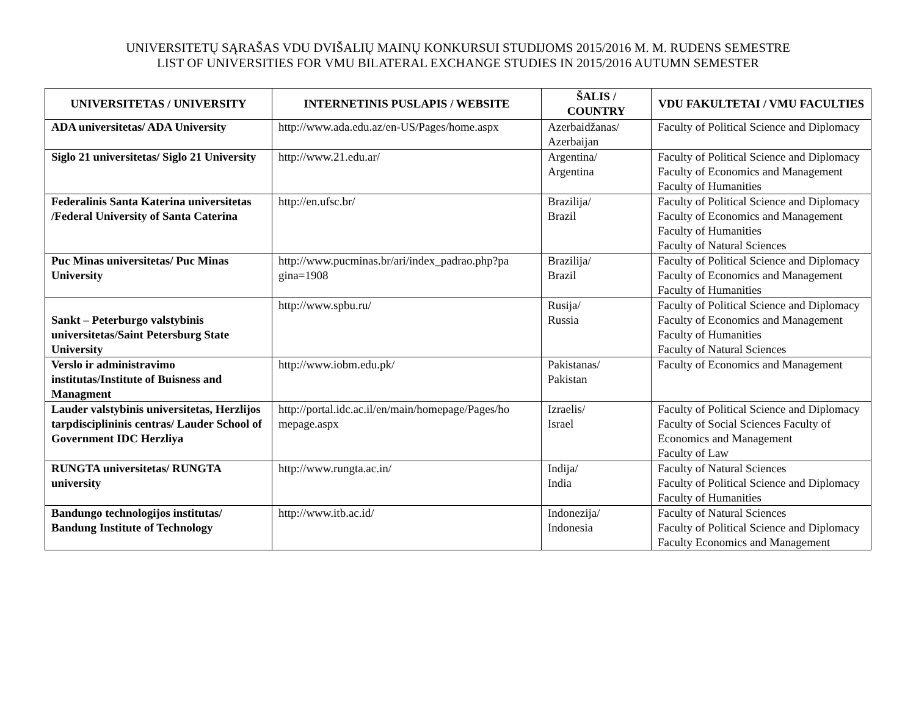UNIVERSITETŲ SĄRAŠAS VDU DVIŠALIŲ MAINŲ KONKURSUI STUDIJOMS 2015/2016 M. M. RUDENS SEMESTRE
LIST OF UNIVERSITIES FOR VMU BILATERAL EXCHANGE STUDIES IN 2015/2016 AUTUMN SEMESTER
| UNIVERSITETAS / UNIVERSITY | INTERNETINIS PUSLAPIS / WEBSITE | ŠALIS / COUNTRY | VDU FAKULTETAI / VMU FACULTIES |
| --- | --- | --- | --- |
| ADA universitetas/ ADA University | http://www.ada.edu.az/en-US/Pages/home.aspx | Azerbaidžanas/ Azerbaijan | Faculty of Political Science and Diplomacy |
| Siglo 21 universitetas/ Siglo 21 University | http://www.21.edu.ar/ | Argentina/ Argentina | Faculty of Political Science and Diplomacy Faculty of Economics and Management Faculty of Humanities |
| Federalinis Santa Katerina universitetas /Federal University of Santa Caterina | http://en.ufsc.br/ | Brazilija/ Brazil | Faculty of Political Science and Diplomacy Faculty of Economics and Management Faculty of Humanities Faculty of Natural Sciences |
| Puc Minas universitetas/ Puc Minas University | http://www.pucminas.br/ari/index_padrao.php?pa gina=1908 | Brazilija/ Brazil | Faculty of Political Science and Diplomacy Faculty of Economics and Management Faculty of Humanities |
| Sankt – Peterburgo valstybinis universitetas/Saint Petersburg State University | http://www.spbu.ru/ | Rusija/ Russia | Faculty of Political Science and Diplomacy Faculty of Economics and Management Faculty of Humanities Faculty of Natural Sciences |
| Verslo ir administravimo institutas/Institute of Buisness and Managment | http://www.iobm.edu.pk/ | Pakistanas/ Pakistan | Faculty of Economics and Management |
| Lauder valstybinis universitetas, Herzlijos tarpdisciplininis centras/ Lauder School of Government IDC Herzliya | http://portal.idc.ac.il/en/main/homepage/Pages/ho mepage.aspx | Izraelis/ Israel | Faculty of Political Science and Diplomacy Faculty of Social Sciences Faculty of Economics and Management Faculty of Law |
| RUNGTA universitetas/ RUNGTA university | http://www.rungta.ac.in/ | Indija/ India | Faculty of Natural Sciences Faculty of Political Science and Diplomacy Faculty of Humanities |
| Bandungo technologijos institutas/ Bandung Institute of Technology | http://www.itb.ac.id/ | Indonezija/ Indonesia | Faculty of Natural Sciences Faculty of Political Science and Diplomacy Faculty Economics and Management |